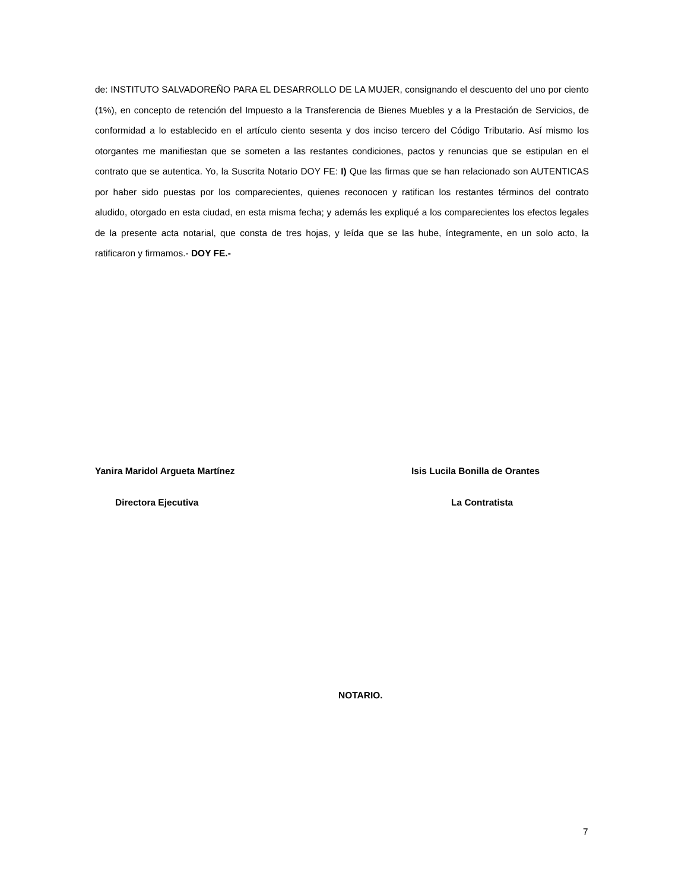de: INSTITUTO SALVADOREÑO PARA EL DESARROLLO DE LA MUJER, consignando el descuento del uno por ciento (1%), en concepto de retención del Impuesto a la Transferencia de Bienes Muebles y a la Prestación de Servicios, de conformidad a lo establecido en el artículo ciento sesenta y dos inciso tercero del Código Tributario. Así mismo los otorgantes me manifiestan que se someten a las restantes condiciones, pactos y renuncias que se estipulan en el contrato que se autentica. Yo, la Suscrita Notario DOY FE: I) Que las firmas que se han relacionado son AUTENTICAS por haber sido puestas por los comparecientes, quienes reconocen y ratifican los restantes términos del contrato aludido, otorgado en esta ciudad, en esta misma fecha; y además les expliqué a los comparecientes los efectos legales de la presente acta notarial, que consta de tres hojas, y leída que se las hube, íntegramente, en un solo acto, la ratificaron y firmamos.- DOY FE.-
Yanira Maridol Argueta Martínez
Isis Lucila Bonilla de Orantes
Directora Ejecutiva La Contratista
NOTARIO.
7